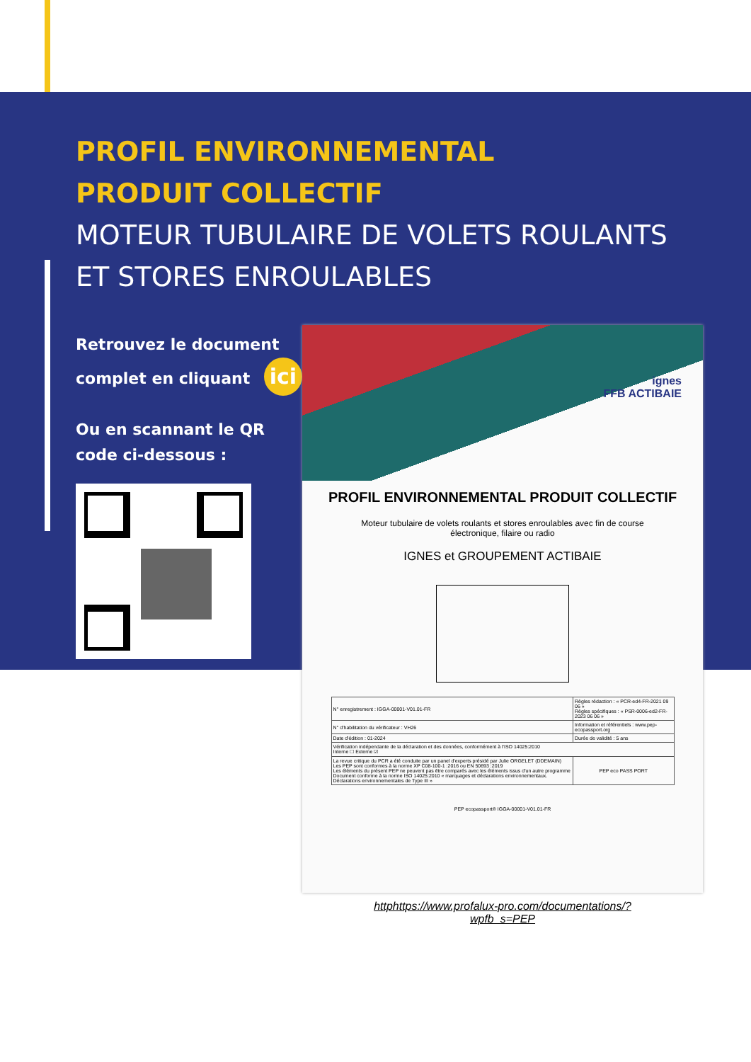PROFIL ENVIRONNEMENTAL
PRODUIT COLLECTIF
MOTEUR TUBULAIRE DE VOLETS ROULANTS
ET STORES ENROULABLES
Retrouvez le document complet en cliquant ici
Ou en scannant le QR code ci-dessous :
ignes
FFB ACTIBAIE
PROFIL ENVIRONNEMENTAL PRODUIT COLLECTIF
Moteur tubulaire de volets roulants et stores enroulables avec fin de course
électronique, filaire ou radio
IGNES et GROUPEMENT ACTIBAIE
| N° enregistrement : IGGA-00001-V01.01-FR | Règles rédaction : « PCR-ed4-FR-2021 09 06 » Règles spécifiques : « PSR-0006-ed2-FR-2023 06 06 » |
| N° d'habilitation du vérificateur : VH26 | Information et référentiels : www.pep-ecopassport.org |
| Date d'édition : 01-2024 | Durée de validité : 5 ans |
| Vérification indépendante de la déclaration et des données, conformément à l'ISO 14025:2010 Interne ☐ Externe ☑ | |
| La revue critique du PCR a été conduite par un panel d'experts présidé par Julie ORGELET (DDEMAIN) Les PEP sont conformes à la norme XP C08-100-1 :2016 ou EN 50693 :2019 Les éléments du présent PEP ne peuvent pas être comparés avec les éléments issus d'un autre programme Document conforme à la norme ISO 14025:2010 « marquages et déclarations environnementaux. Déclarations environnementales de Type III » | PEP eco PASS PORT |
PEP ecopassport® IGGA-00001-V01.01-FR
httphttps://www.profalux-pro.com/documentations/?
wpfb_s=PEP